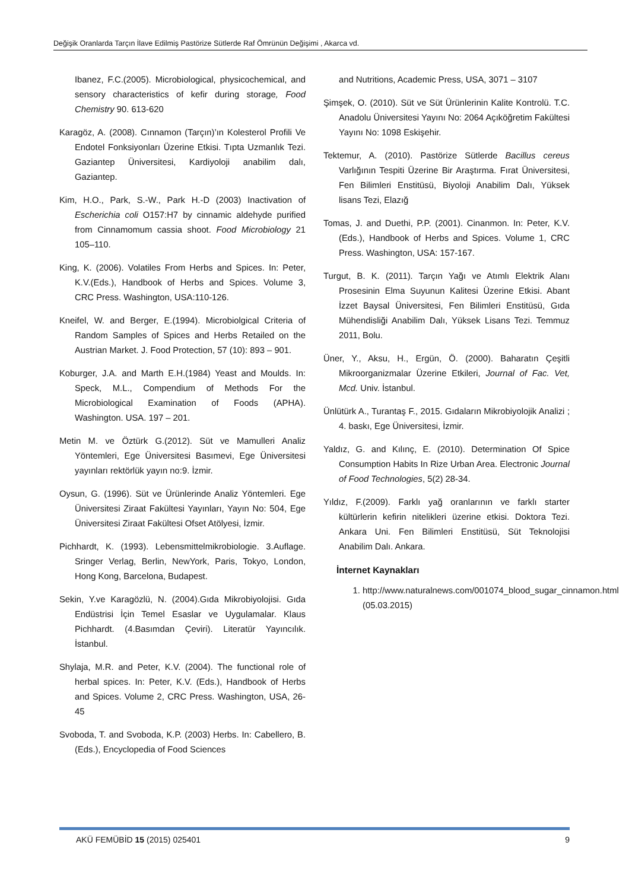Değişik Oranlarda Tarçın İlave Edilmiş Pastörize Sütlerde Raf Ömrünün Değişimi , Akarca vd.
Ibanez, F.C.(2005). Microbiological, physicochemical, and sensory characteristics of kefir during storage, Food Chemistry 90. 613‑620
Karagöz, A. (2008). Cınnamon (Tarçın)’ın Kolesterol Profili Ve Endotel Fonksiyonları Üzerine Etkisi. Tıpta Uzmanlık Tezi. Gaziantep Üniversitesi, Kardiyoloji anabilim dalı, Gaziantep.
Kim, H.O., Park, S.-W., Park H.-D (2003) Inactivation of Escherichia coli O157:H7 by cinnamic aldehyde purified from Cinnamomum cassia shoot. Food Microbiology 21 105–110.
King, K. (2006). Volatiles From Herbs and Spices. In: Peter, K.V.(Eds.), Handbook of Herbs and Spices. Volume 3, CRC Press. Washington, USA:110-126.
Kneifel, W. and Berger, E.(1994). Microbiolgical Criteria of Random Samples of Spices and Herbs Retailed on the Austrian Market. J. Food Protection, 57 (10): 893 – 901.
Koburger, J.A. and Marth E.H.(1984) Yeast and Moulds. In: Speck, M.L., Compendium of Methods For the Microbiological Examination of Foods (APHA). Washington. USA. 197 – 201.
Metin M. ve Öztürk G.(2012). Süt ve Mamulleri Analiz Yöntemleri, Ege Üniversitesi Basımevi, Ege Üniversitesi yayınları rektörlük yayın no:9. İzmir.
Oysun, G. (1996). Süt ve Ürünlerinde Analiz Yöntemleri. Ege Üniversitesi Ziraat Fakültesi Yayınları, Yayın No: 504, Ege Üniversitesi Ziraat Fakültesi Ofset Atölyesi, İzmir.
Pichhardt, K. (1993). Lebensmittelmikrobiologie. 3.Auflage. Sringer Verlag, Berlin, NewYork, Paris, Tokyo, London, Hong Kong, Barcelona, Budapest.
Sekin, Y.ve Karagözlü, N. (2004).Gıda Mikrobiyolojisi. Gıda Endüstrisi İçin Temel Esaslar ve Uygulamalar. Klaus Pichhardt. (4.Basımdan Çeviri). Literatür Yayıncılık. İstanbul.
Shylaja, M.R. and Peter, K.V. (2004). The functional role of herbal spices. In: Peter, K.V. (Eds.), Handbook of Herbs and Spices. Volume 2, CRC Press. Washington, USA, 26-45
Svoboda, T. and Svoboda, K.P. (2003) Herbs. In: Cabellero, B. (Eds.), Encyclopedia of Food Sciences
and Nutritions, Academic Press, USA, 3071 – 3107
Şimşek, O. (2010). Süt ve Süt Ürünlerinin Kalite Kontrolü. T.C. Anadolu Üniversitesi Yayını No: 2064 Açıköğretim Fakültesi Yayını No: 1098 Eskişehir.
Tektemur, A. (2010). Pastörize Sütlerde Bacillus cereus Varlığının Tespiti Üzerine Bir Araştırma. Fırat Üniversitesi, Fen Bilimleri Enstitüsü, Biyoloji Anabilim Dalı, Yüksek lisans Tezi, Elazığ
Tomas, J. and Duethi, P.P. (2001). Cinanmon. In: Peter, K.V. (Eds.), Handbook of Herbs and Spices. Volume 1, CRC Press. Washington, USA: 157-167.
Turgut, B. K. (2011). Tarçın Yağı ve Atımlı Elektrik Alanı Prosesinin Elma Suyunun Kalitesi Üzerine Etkisi. Abant İzzet Baysal Üniversitesi, Fen Bilimleri Enstitüsü, Gıda Mühendisliği Anabilim Dalı, Yüksek Lisans Tezi. Temmuz 2011, Bolu.
Üner, Y., Aksu, H., Ergün, Ö. (2000). Baharatın Çeşitli Mikroorganizmalar Üzerine Etkileri, Journal of Fac. Vet, Mcd. Univ. İstanbul.
Ünlütürk A., Turantaş F., 2015. Gıdaların Mikrobiyolojik Analizi ; 4. baskı, Ege Üniversitesi, İzmir.
Yaldız, G. and Kılınç, E. (2010). Determination Of Spice Consumption Habits In Rize Urban Area. Electronic Journal of Food Technologies, 5(2) 28-34.
Yıldız, F.(2009). Farklı yağ oranlarının ve farklı starter kültürlerin kefirin nitelikleri üzerine etkisi. Doktora Tezi. Ankara Uni. Fen Bilimleri Enstitüsü, Süt Teknolojisi Anabilim Dalı. Ankara.
İnternet Kaynakları
1. http://www.naturalnews.com/001074_blood_sugar_cinnamon.html
(05.03.2015)
AKÜ FEMÜBİD 15 (2015) 025401 9